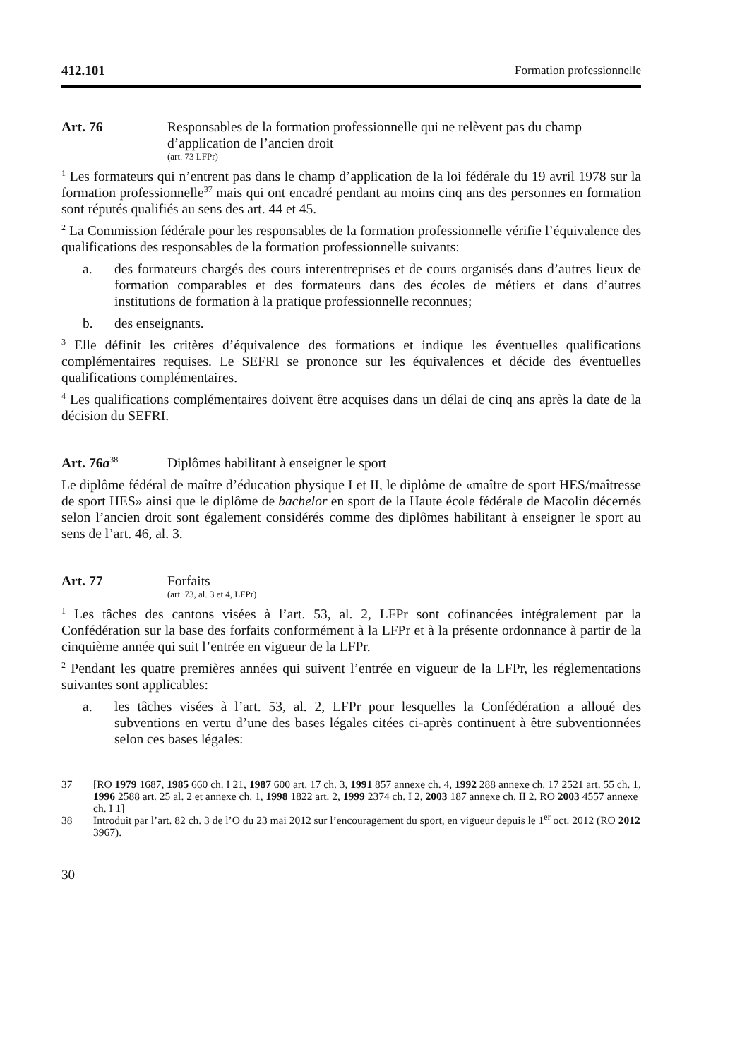412.101 Formation professionnelle
Art. 76 Responsables de la formation professionnelle qui ne relèvent pas du champ d’application de l’ancien droit
(art. 73 LFPr)
<sup>1</sup> Les formateurs qui n’entrent pas dans le champ d’application de la loi fédérale du 19 avril 1978 sur la formation professionnelle<sup>37</sup> mais qui ont encadré pendant au moins cinq ans des personnes en formation sont réputés qualifiés au sens des art. 44 et 45.
<sup>2</sup> La Commission fédérale pour les responsables de la formation professionnelle vérifie l’équivalence des qualifications des responsables de la formation professionnelle suivants:
a. des formateurs chargés des cours interentreprises et de cours organisés dans d’autres lieux de formation comparables et des formateurs dans des écoles de métiers et dans d’autres institutions de formation à la pratique professionnelle reconnues;
b. des enseignants.
<sup>3</sup> Elle définit les critères d’équivalence des formations et indique les éventuelles qualifications complémentaires requises. Le SEFRI se prononce sur les équivalences et décide des éventuelles qualifications complémentaires.
<sup>4</sup> Les qualifications complémentaires doivent être acquises dans un délai de cinq ans après la date de la décision du SEFRI.
Art. 76a<sup>38</sup>
Diplômes habilitant à enseigner le sport
Le diplôme fédéral de maître d’éducation physique I et II, le diplôme de «maître de sport HES/maîtresse de sport HES» ainsi que le diplôme de bachelor en sport de la Haute école fédérale de Macolin décernés selon l’ancien droit sont également considérés comme des diplômes habilitant à enseigner le sport au sens de l’art. 46, al. 3.
Art. 77 Forfaits
(art. 73, al. 3 et 4, LFPr)
<sup>1</sup> Les tâches des cantons visées à l’art. 53, al. 2, LFPr sont cofinancées intégralement par la Confédération sur la base des forfaits conformément à la LFPr et à la présente ordonnance à partir de la cinquième année qui suit l’entrée en vigueur de la LFPr.
<sup>2</sup> Pendant les quatre premières années qui suivent l’entrée en vigueur de la LFPr, les réglementations suivantes sont applicables:
a. les tâches visées à l’art. 53, al. 2, LFPr pour lesquelles la Confédération a alloué des subventions en vertu d’une des bases légales citées ci-après continuent à être subventionnées selon ces bases légales:
37 [RO 1979 1687, 1985 660 ch. I 21, 1987 600 art. 17 ch. 3, 1991 857 annexe ch. 4, 1992 288 annexe ch. 17 2521 art. 55 ch. 1, 1996 2588 art. 25 al. 2 et annexe ch. 1, 1998 1822 art. 2, 1999 2374 ch. I 2, 2003 187 annexe ch. II 2. RO 2003 4557 annexe ch. I 1]
38 Introduit par l’art. 82 ch. 3 de l’O du 23 mai 2012 sur l’encouragement du sport, en vigueur depuis le 1<sup>er</sup> oct. 2012 (RO 2012 3967).
30